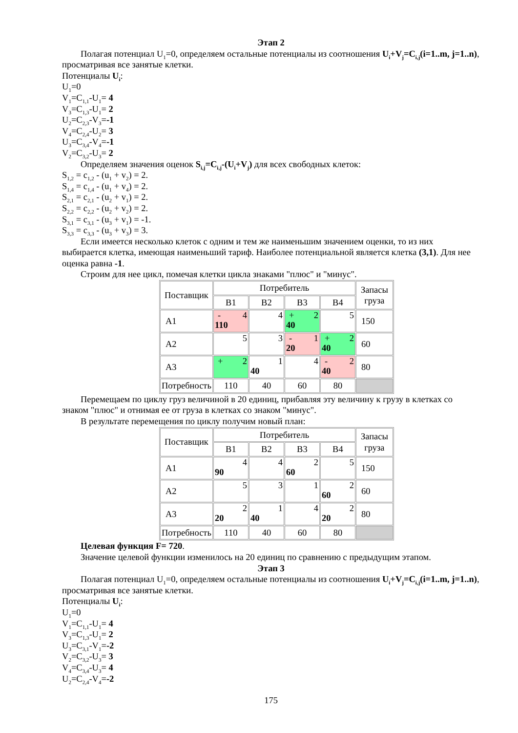Этап 2
Полагая потенциал U<sub>1</sub>=0, определяем остальные потенциалы из соотношения U<sub>i</sub>+V<sub>j</sub>=C<sub>i,j</sub>(i=1..m, j=1..n), просматривая все занятые клетки.
Потенциалы U<sub>i</sub>:
U<sub>1</sub>=0
V<sub>1</sub>=C<sub>1,1</sub>-U<sub>1</sub>= 4
V<sub>3</sub>=C<sub>1,3</sub>-U<sub>1</sub>= 2
U<sub>2</sub>=C<sub>2,3</sub>-V<sub>3</sub>=-1
V<sub>4</sub>=C<sub>2,4</sub>-U<sub>2</sub>= 3
U<sub>3</sub>=C<sub>3,4</sub>-V<sub>4</sub>=-1
V<sub>2</sub>=C<sub>3,2</sub>-U<sub>3</sub>= 2
Определяем значения оценок S<sub>i,j</sub>=C<sub>i,j</sub>-(U<sub>i</sub>+V<sub>j</sub>) для всех свободных клеток:
S<sub>1,2</sub> = c<sub>1,2</sub> - (u<sub>1</sub> + v<sub>2</sub>) = 2.
S<sub>1,4</sub> = c<sub>1,4</sub> - (u<sub>1</sub> + v<sub>4</sub>) = 2.
S<sub>2,1</sub> = c<sub>2,1</sub> - (u<sub>2</sub> + v<sub>1</sub>) = 2.
S<sub>2,2</sub> = c<sub>2,2</sub> - (u<sub>2</sub> + v<sub>2</sub>) = 2.
S<sub>3,1</sub> = c<sub>3,1</sub> - (u<sub>3</sub> + v<sub>1</sub>) = -1.
S<sub>3,3</sub> = c<sub>3,3</sub> - (u<sub>3</sub> + v<sub>3</sub>) = 3.
Если имеется несколько клеток с одним и тем же наименьшим значением оценки, то из них выбирается клетка, имеющая наименьший тариф. Наиболее потенциальной является клетка (3,1). Для нее оценка равна -1.
Строим для нее цикл, помечая клетки цикла знаками "плюс" и "минус".
| Поставщик | Потребитель | | | | Запасы груза |
| | B1 | B2 | B3 | B4 | |
| A1 | - 4 110 | 4 | + 2 40 | 5 | 150 |
| A2 | 5 | 3 | - 1 20 | + 2 40 | 60 |
| A3 | + 2 | 1 40 | 4 | - 2 40 | 80 |
| Потребность | 110 | 40 | 60 | 80 | |
Перемещаем по циклу груз величиной в 20 единиц, прибавляя эту величину к грузу в клетках со знаком "плюс" и отнимая ее от груза в клетках со знаком "минус".
В результате перемещения по циклу получим новый план:
| Поставщик | Потребитель | | | | Запасы груза |
| | B1 | B2 | B3 | B4 | |
| A1 | 4 90 | 4 | 2 60 | 5 | 150 |
| A2 | 5 | 3 | 1 | 2 60 | 60 |
| A3 | 2 20 | 1 40 | 4 | 2 20 | 80 |
| Потребность | 110 | 40 | 60 | 80 | |
Целевая функция F= 720.
Значение целевой функции изменилось на 20 единиц по сравнению с предыдущим этапом.
Этап 3
Полагая потенциал U<sub>1</sub>=0, определяем остальные потенциалы из соотношения U<sub>i</sub>+V<sub>j</sub>=C<sub>i,j</sub>(i=1..m, j=1..n), просматривая все занятые клетки.
Потенциалы U<sub>i</sub>:
U<sub>1</sub>=0
V<sub>1</sub>=C<sub>1,1</sub>-U<sub>1</sub>= 4
V<sub>3</sub>=C<sub>1,3</sub>-U<sub>1</sub>= 2
U<sub>3</sub>=C<sub>3,1</sub>-V<sub>1</sub>=-2
V<sub>2</sub>=C<sub>3,2</sub>-U<sub>3</sub>= 3
V<sub>4</sub>=C<sub>3,4</sub>-U<sub>3</sub>= 4
U<sub>2</sub>=C<sub>2,4</sub>-V<sub>4</sub>=-2
175